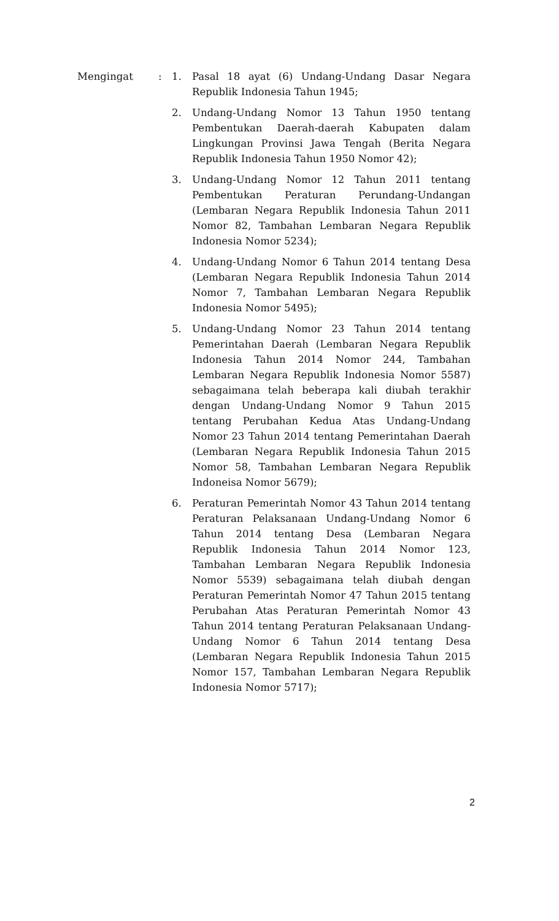Mengingat : 1. Pasal 18 ayat (6) Undang-Undang Dasar Negara Republik Indonesia Tahun 1945;
2. Undang-Undang Nomor 13 Tahun 1950 tentang Pembentukan Daerah-daerah Kabupaten dalam Lingkungan Provinsi Jawa Tengah (Berita Negara Republik Indonesia Tahun 1950 Nomor 42);
3. Undang-Undang Nomor 12 Tahun 2011 tentang Pembentukan Peraturan Perundang-Undangan (Lembaran Negara Republik Indonesia Tahun 2011 Nomor 82, Tambahan Lembaran Negara Republik Indonesia Nomor 5234);
4. Undang-Undang Nomor 6 Tahun 2014 tentang Desa (Lembaran Negara Republik Indonesia Tahun 2014 Nomor 7, Tambahan Lembaran Negara Republik Indonesia Nomor 5495);
5. Undang-Undang Nomor 23 Tahun 2014 tentang Pemerintahan Daerah (Lembaran Negara Republik Indonesia Tahun 2014 Nomor 244, Tambahan Lembaran Negara Republik Indonesia Nomor 5587) sebagaimana telah beberapa kali diubah terakhir dengan Undang-Undang Nomor 9 Tahun 2015 tentang Perubahan Kedua Atas Undang-Undang Nomor 23 Tahun 2014 tentang Pemerintahan Daerah (Lembaran Negara Republik Indonesia Tahun 2015 Nomor 58, Tambahan Lembaran Negara Republik Indoneisa Nomor 5679);
6. Peraturan Pemerintah Nomor 43 Tahun 2014 tentang Peraturan Pelaksanaan Undang-Undang Nomor 6 Tahun 2014 tentang Desa (Lembaran Negara Republik Indonesia Tahun 2014 Nomor 123, Tambahan Lembaran Negara Republik Indonesia Nomor 5539) sebagaimana telah diubah dengan Peraturan Pemerintah Nomor 47 Tahun 2015 tentang Perubahan Atas Peraturan Pemerintah Nomor 43 Tahun 2014 tentang Peraturan Pelaksanaan Undang-Undang Nomor 6 Tahun 2014 tentang Desa (Lembaran Negara Republik Indonesia Tahun 2015 Nomor 157, Tambahan Lembaran Negara Republik Indonesia Nomor 5717);
2